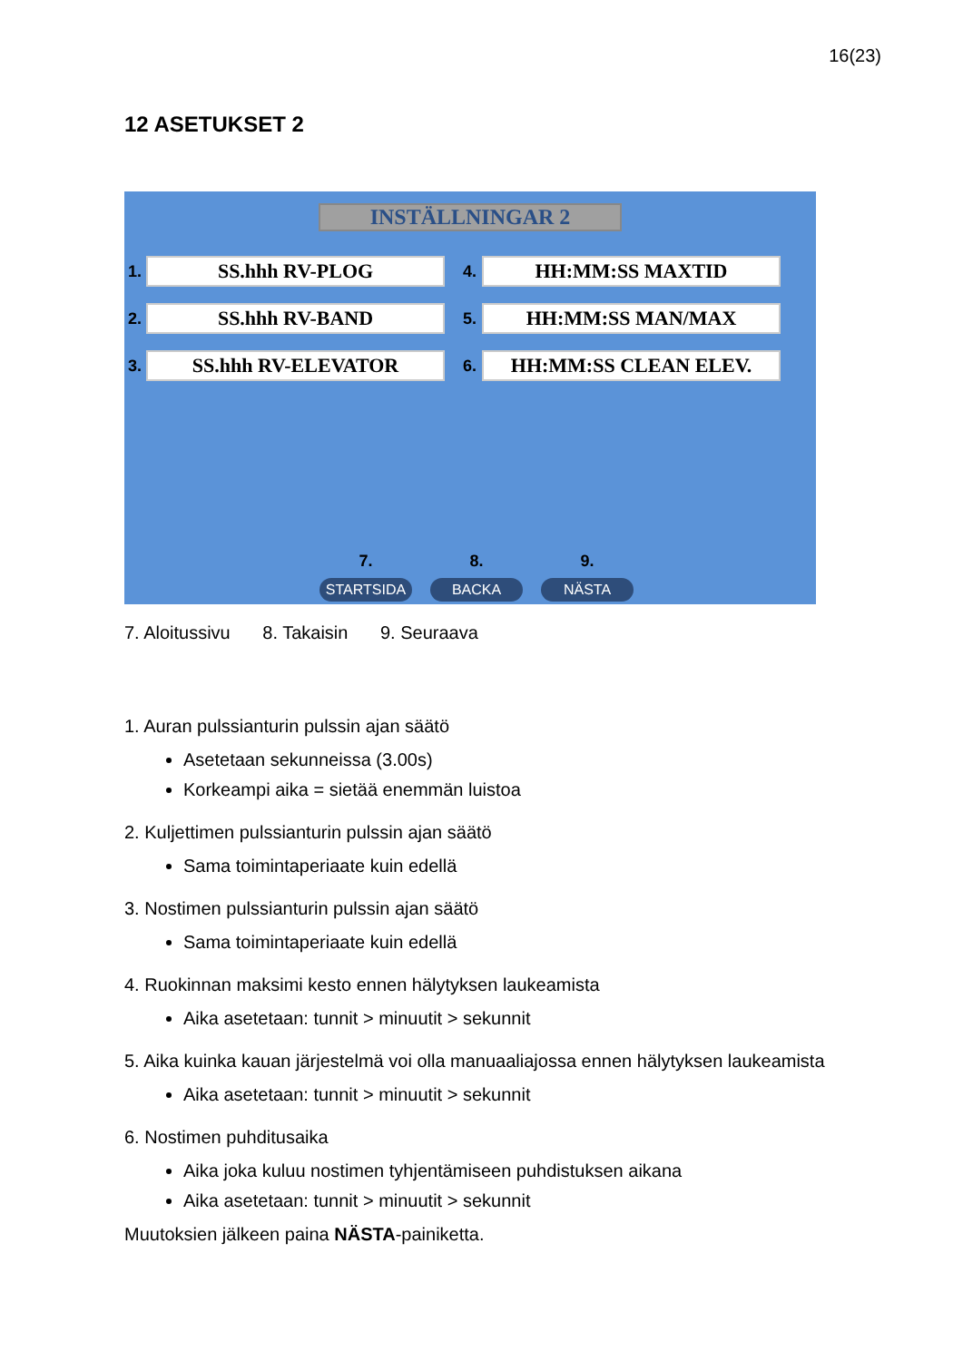16(23)
12 ASETUKSET 2
INSTÄLLNINGAR 2
1. SS.hhh RV-PLOG
4. HH:MM:SS MAXTID
2. SS.hhh RV-BAND
5. HH:MM:SS MAN/MAX
3. SS.hhh RV-ELEVATOR
6. HH:MM:SS CLEAN ELEV.
7.
STARTSIDA
8.
BACKA
9.
NÄSTA
7. Aloitussivu 8. Takaisin 9. Seuraava
1. Auran pulssianturin pulssin ajan säätö
Asetetaan sekunneissa (3.00s)
Korkeampi aika = sietää enemmän luistoa
2. Kuljettimen pulssianturin pulssin ajan säätö
Sama toimintaperiaate kuin edellä
3. Nostimen pulssianturin pulssin ajan säätö
Sama toimintaperiaate kuin edellä
4. Ruokinnan maksimi kesto ennen hälytyksen laukeamista
Aika asetetaan: tunnit > minuutit > sekunnit
5. Aika kuinka kauan järjestelmä voi olla manuaaliajossa ennen hälytyksen laukeamista
Aika asetetaan: tunnit > minuutit > sekunnit
6. Nostimen puhditusaika
Aika joka kuluu nostimen tyhjentämiseen puhdistuksen aikana
Aika asetetaan: tunnit > minuutit > sekunnit
Muutoksien jälkeen paina NÄSTA-painiketta.